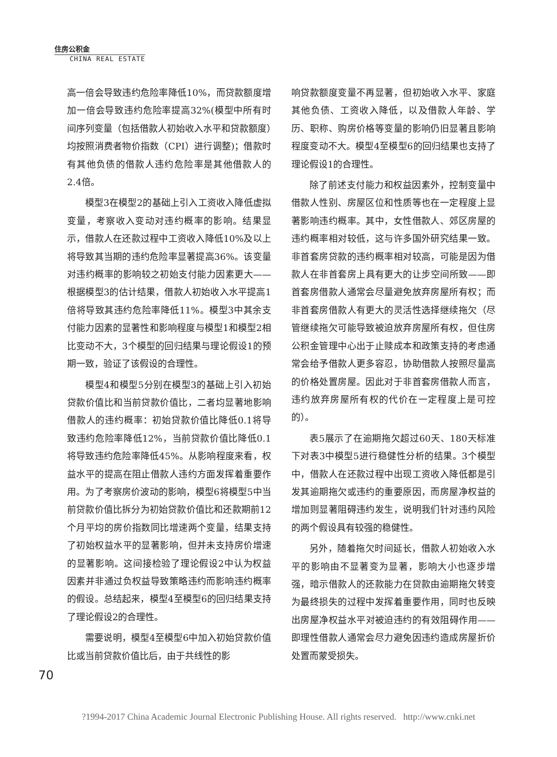住房公积金
CHINA REAL ESTATE
高一倍会导致违约危险率降低10%，而贷款额度增加一倍会导致违约危险率提高32%(模型中所有时间序列变量（包括借款人初始收入水平和贷款额度）均按照消费者物价指数（CPI）进行调整)；借款时有其他负债的借款人违约危险率是其他借款人的2.4倍。
模型3在模型2的基础上引入工资收入降低虚拟变量，考察收入变动对违约概率的影响。结果显示，借款人在还款过程中工资收入降低10%及以上将导致其当期的违约危险率显著提高36%。该变量对违约概率的影响较之初始支付能力因素更大——根据模型3的估计结果，借款人初始收入水平提高1倍将导致其违约危险率降低11%。模型3中其余支付能力因素的显著性和影响程度与模型1和模型2相比变动不大，3个模型的回归结果与理论假设1的预期一致，验证了该假设的合理性。
模型4和模型5分别在模型3的基础上引入初始贷款价值比和当前贷款价值比，二者均显著地影响借款人的违约概率：初始贷款价值比降低0.1将导致违约危险率降低12%，当前贷款价值比降低0.1将导致违约危险率降低45%。从影响程度来看，权益水平的提高在阻止借款人违约方面发挥着重要作用。为了考察房价波动的影响，模型6将模型5中当前贷款价值比拆分为初始贷款价值比和还款期前12个月平均的房价指数同比增速两个变量，结果支持了初始权益水平的显著影响，但并未支持房价增速的显著影响。这间接检验了理论假设2中认为权益因素并非通过负权益导致策略违约而影响违约概率的假设。总结起来，模型4至模型6的回归结果支持了理论假设2的合理性。
需要说明，模型4至模型6中加入初始贷款价值比或当前贷款价值比后，由于共线性的影
响贷款额度变量不再显著，但初始收入水平、家庭其他负债、工资收入降低，以及借款人年龄、学历、职称、购房价格等变量的影响仍旧显著且影响程度变动不大。模型4至模型6的回归结果也支持了理论假设1的合理性。
除了前述支付能力和权益因素外，控制变量中借款人性别、房屋区位和性质等也在一定程度上显著影响违约概率。其中，女性借款人、郊区房屋的违约概率相对较低，这与许多国外研究结果一致。非首套房贷款的违约概率相对较高，可能是因为借款人在非首套房上具有更大的让步空间所致——即首套房借款人通常会尽量避免放弃房屋所有权；而非首套房借款人有更大的灵活性选择继续拖欠（尽管继续拖欠可能导致被迫放弃房屋所有权，但住房公积金管理中心出于止赎成本和政策支持的考虑通常会给予借款人更多容忍，协助借款人按照尽量高的价格处置房屋。因此对于非首套房借款人而言，违约放弃房屋所有权的代价在一定程度上是可控的）。
表5展示了在逾期拖欠超过60天、180天标准下对表3中模型5进行稳健性分析的结果。3个模型中，借款人在还款过程中出现工资收入降低都是引发其逾期拖欠或违约的重要原因，而房屋净权益的增加则显著阻碍违约发生，说明我们针对违约风险的两个假设具有较强的稳健性。
另外，随着拖欠时间延长，借款人初始收入水平的影响由不显著变为显著，影响大小也逐步增强，暗示借款人的还款能力在贷款由逾期拖欠转变为最终损失的过程中发挥着重要作用，同时也反映出房屋净权益水平对被迫违约的有效阻碍作用——即理性借款人通常会尽力避免因违约造成房屋折价处置而蒙受损失。
70
?1994-2017 China Academic Journal Electronic Publishing House. All rights reserved. http://www.cnki.net